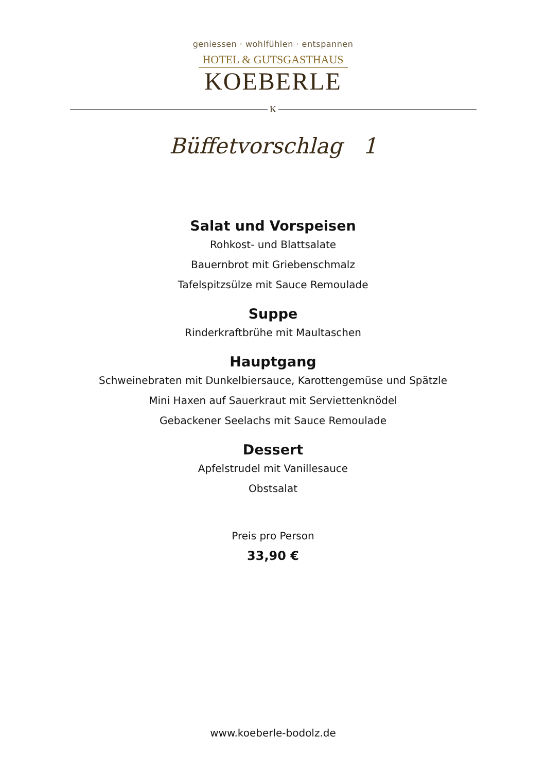geniessen · wohlfühlen · entspannen
HOTEL & GUTSGASTHAUS
KOEBERLE
K
Büffetvorschlag 1
Salat und Vorspeisen
Rohkost- und Blattsalate
Bauernbrot mit Griebenschmalz
Tafelspitzsülze mit Sauce Remoulade
Suppe
Rinderkraftbrühe mit Maultaschen
Hauptgang
Schweinebraten mit Dunkelbiersauce, Karottengemüse und Spätzle
Mini Haxen auf Sauerkraut mit Serviettenknödel
Gebackener Seelachs mit Sauce Remoulade
Dessert
Apfelstrudel mit Vanillesauce
Obstsalat
Preis pro Person
33,90 €
www.koeberle-bodolz.de